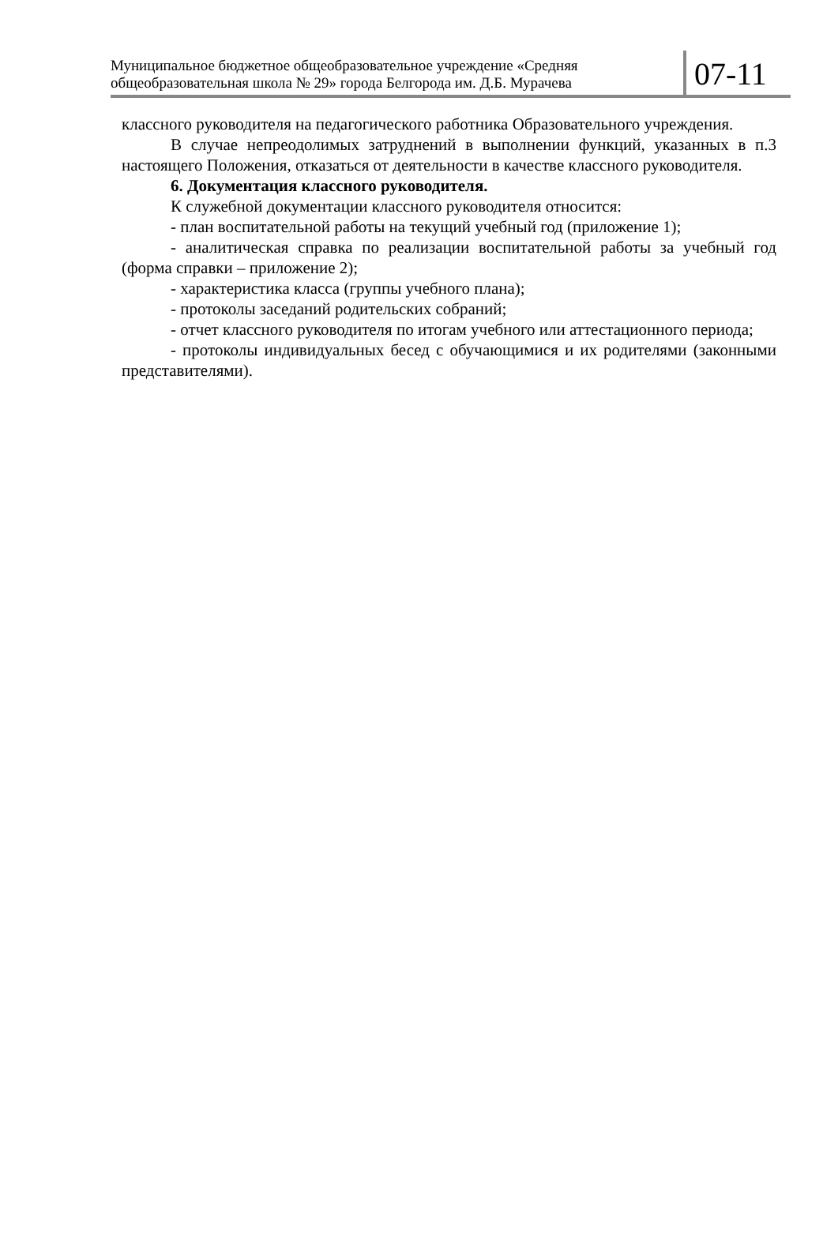Муниципальное бюджетное общеобразовательное учреждение «Средняя общеобразовательная школа № 29» города Белгорода им. Д.Б. Мурачева
07-11
классного руководителя на педагогического работника Образовательного учреждения.
В случае непреодолимых затруднений в выполнении функций, указанных в п.3 настоящего Положения, отказаться от деятельности в качестве классного руководителя.
6. Документация классного руководителя.
К служебной документации классного руководителя относится:
- план воспитательной работы на текущий учебный год (приложение 1);
- аналитическая справка по реализации воспитательной работы за учебный год (форма справки – приложение 2);
- характеристика класса (группы учебного плана);
- протоколы заседаний родительских собраний;
- отчет классного руководителя по итогам учебного или аттестационного периода;
- протоколы индивидуальных бесед с обучающимися и их родителями (законными представителями).